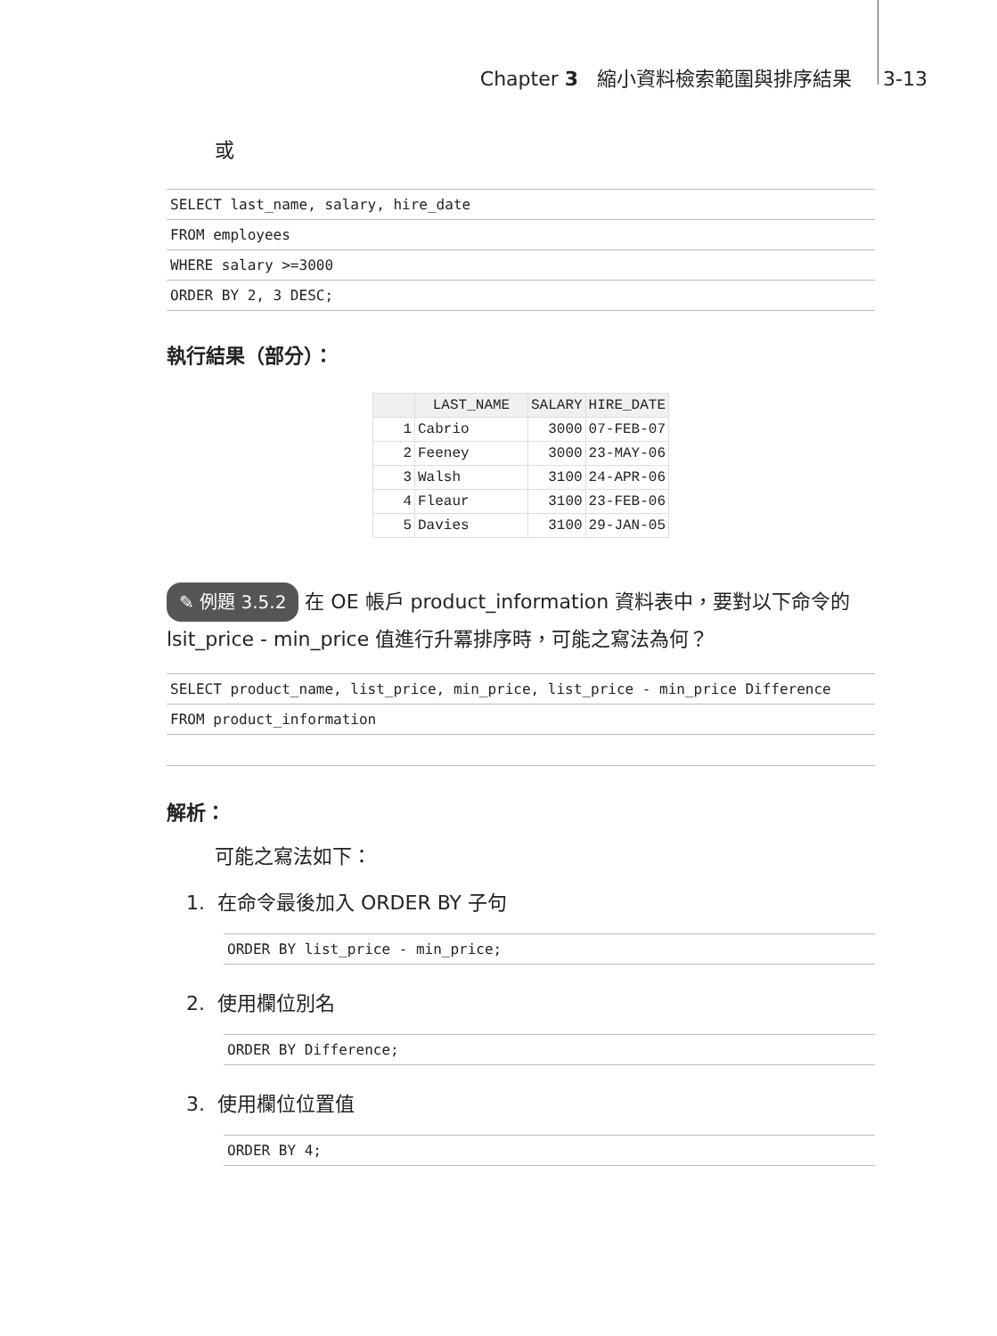Chapter 3 縮小資料檢索範圍與排序結果 3-13
或
SELECT last_name, salary, hire_date
FROM employees
WHERE salary >=3000
ORDER BY 2, 3 DESC;
執行結果（部分）：
| | LAST_NAME | SALARY | HIRE_DATE |
| --- | --- | --- | --- |
| 1 | Cabrio | 3000 | 07-FEB-07 |
| 2 | Feeney | 3000 | 23-MAY-06 |
| 3 | Walsh | 3100 | 24-APR-06 |
| 4 | Fleaur | 3100 | 23-FEB-06 |
| 5 | Davies | 3100 | 29-JAN-05 |
✎ 例題 3.5.2 在 OE 帳戶 product_information 資料表中，要對以下命令的 lsit_price - min_price 值進行升冪排序時，可能之寫法為何？
SELECT product_name, list_price, min_price, list_price - min_price Difference
FROM product_information
解析：
可能之寫法如下：
1. 在命令最後加入 ORDER BY 子句
ORDER BY list_price - min_price;
2. 使用欄位別名
ORDER BY Difference;
3. 使用欄位位置值
ORDER BY 4;